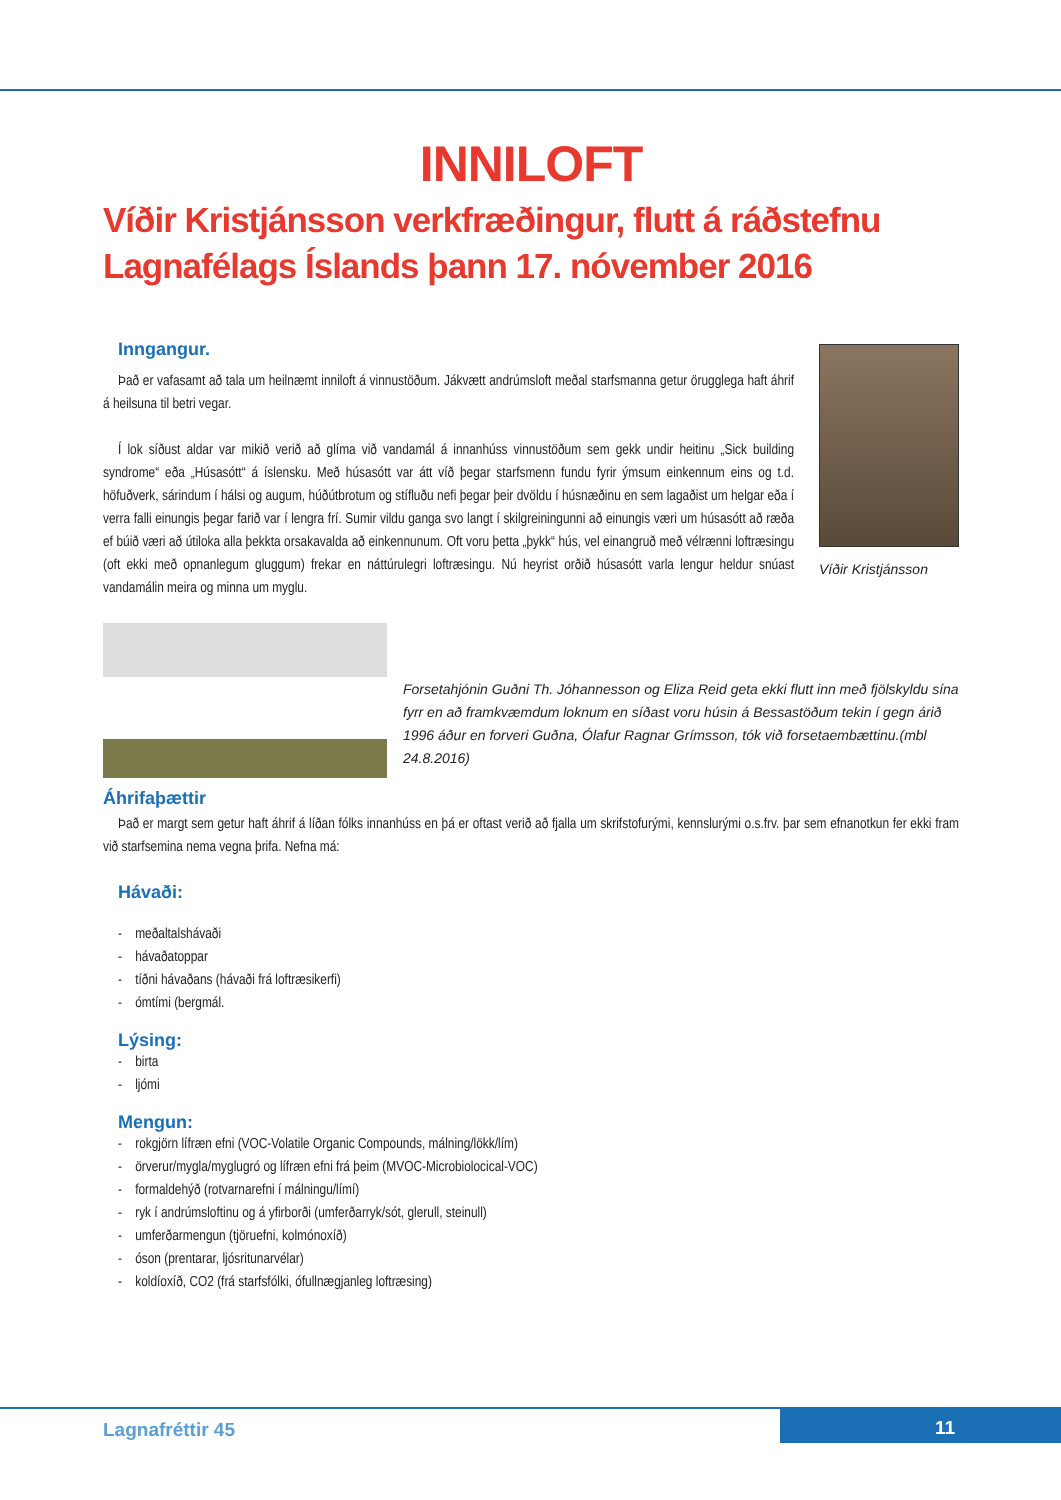INNILOFT
Víðir Kristjánsson verkfræðingur, flutt á ráðstefnu Lagnafélags Íslands þann 17. nóvember 2016
Inngangur.
Það er vafasamt að tala um heilnæmt inniloft á vinnustöðum. Jákvætt andrúmsloft meðal starfsmanna getur örugglega haft áhrif á heilsuna til betri vegar.
Í lok síðust aldar var mikið verið að glíma við vandamál á innanhúss vinnustöðum sem gekk undir heitinu „Sick building syndrome“ eða „Húsasótt“ á íslensku. Með húsasótt var átt víð þegar starfsmenn fundu fyrir ýmsum einkennum eins og t.d. höfuðverk, sárindum í hálsi og augum, húðútbrotum og stífluðu nefi þegar þeir dvöldu í húsnæðinu en sem lagaðist um helgar eða í verra falli einungis þegar farið var í lengra frí. Sumir vildu ganga svo langt í skilgreiningunni að einungis væri um húsasótt að ræða ef búið væri að útiloka alla þekkta orsakavalda að einkennunum. Oft voru þetta „þykk“ hús, vel einangruð með vélrænni loftræsingu (oft ekki með opnanlegum gluggum) frekar en náttúrulegri loftræsingu. Nú heyrist orðið húsasótt varla lengur heldur snúast vandamálin meira og minna um myglu.
Víðir Kristjánsson
Forsetahjónin Guðni Th. Jóhannesson og Eliza Reid geta ekki flutt inn með fjölskyldu sína fyrr en að framkvæmdum loknum en síðast voru húsin á Bessastöðum tekin í gegn árið 1996 áður en forveri Guðna, Ólafur Ragnar Grímsson, tók við forsetaembættinu.(mbl 24.8.2016)
Áhrifaþættir
Það er margt sem getur haft áhrif á líðan fólks innanhúss en þá er oftast verið að fjalla um skrifstofurými, kennslurými o.s.frv. þar sem efnanotkun fer ekki fram við starfsemina nema vegna þrifa. Nefna má:
Hávaði:
- meðaltalshávaði
- hávaðatoppar
- tíðni hávaðans (hávaði frá loftræsikerfi)
- ómtími (bergmál.
Lýsing:
- birta
- ljómi
Mengun:
- rokgjörn lífræn efni (VOC-Volatile Organic Compounds, málning/lökk/lím)
- örverur/mygla/myglugró og lífræn efni frá þeim (MVOC-Microbiolocical-VOC)
- formaldehýð (rotvarnarefni í málningu/límí)
- ryk í andrúmsloftinu og á yfirborði (umferðarryk/sót, glerull, steinull)
- umferðarmengun (tjöruefni, kolmónoxíð)
- óson (prentarar, ljósritunarvélar)
- koldíoxíð, CO2 (frá starfsfólki, ófullnægjanleg loftræsing)
Lagnafréttir 45 11